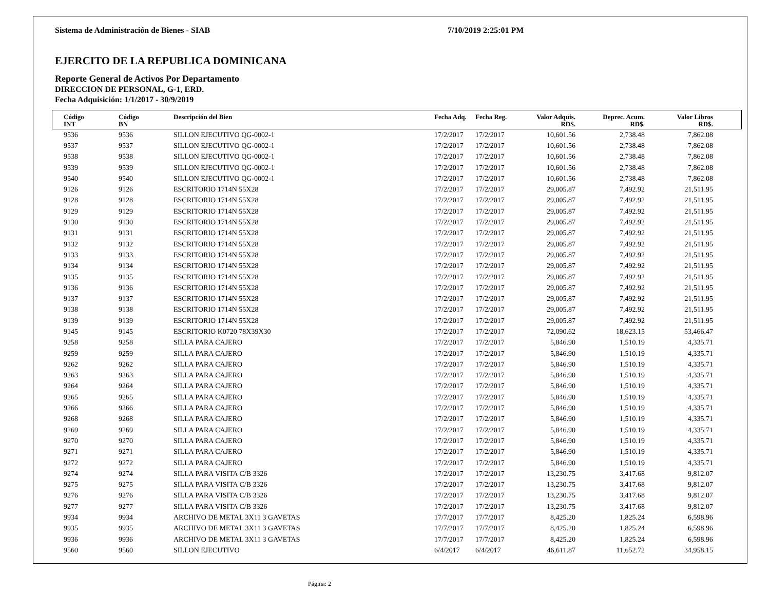Sistema de Administración de Bienes - SIAB 7/10/2019 2:25:01 PM
EJERCITO DE LA REPUBLICA DOMINICANA
Reporte General de Activos Por Departamento
DIRECCION DE PERSONAL, G-1, ERD.
Fecha Adquisición: 1/1/2017 - 30/9/2019
| | Código INT | Código BN | Descripción del Bien | Fecha Adq. | Fecha Reg. | Valor Adquis. RD$. | Deprec. Acum. RD$. | Valor Libros RD$. | |
| --- | --- | --- | --- | --- | --- | --- | --- | --- | --- |
| | 9536 | 9536 | SILLON EJECUTIVO QG-0002-1 | 17/2/2017 | 17/2/2017 | 10,601.56 | 2,738.48 | 7,862.08 | |
| | 9537 | 9537 | SILLON EJECUTIVO QG-0002-1 | 17/2/2017 | 17/2/2017 | 10,601.56 | 2,738.48 | 7,862.08 | |
| | 9538 | 9538 | SILLON EJECUTIVO QG-0002-1 | 17/2/2017 | 17/2/2017 | 10,601.56 | 2,738.48 | 7,862.08 | |
| | 9539 | 9539 | SILLON EJECUTIVO QG-0002-1 | 17/2/2017 | 17/2/2017 | 10,601.56 | 2,738.48 | 7,862.08 | |
| | 9540 | 9540 | SILLON EJECUTIVO QG-0002-1 | 17/2/2017 | 17/2/2017 | 10,601.56 | 2,738.48 | 7,862.08 | |
| | 9126 | 9126 | ESCRITORIO 1714N 55X28 | 17/2/2017 | 17/2/2017 | 29,005.87 | 7,492.92 | 21,511.95 | |
| | 9128 | 9128 | ESCRITORIO 1714N 55X28 | 17/2/2017 | 17/2/2017 | 29,005.87 | 7,492.92 | 21,511.95 | |
| | 9129 | 9129 | ESCRITORIO 1714N 55X28 | 17/2/2017 | 17/2/2017 | 29,005.87 | 7,492.92 | 21,511.95 | |
| | 9130 | 9130 | ESCRITORIO 1714N 55X28 | 17/2/2017 | 17/2/2017 | 29,005.87 | 7,492.92 | 21,511.95 | |
| | 9131 | 9131 | ESCRITORIO 1714N 55X28 | 17/2/2017 | 17/2/2017 | 29,005.87 | 7,492.92 | 21,511.95 | |
| | 9132 | 9132 | ESCRITORIO 1714N 55X28 | 17/2/2017 | 17/2/2017 | 29,005.87 | 7,492.92 | 21,511.95 | |
| | 9133 | 9133 | ESCRITORIO 1714N 55X28 | 17/2/2017 | 17/2/2017 | 29,005.87 | 7,492.92 | 21,511.95 | |
| | 9134 | 9134 | ESCRITORIO 1714N 55X28 | 17/2/2017 | 17/2/2017 | 29,005.87 | 7,492.92 | 21,511.95 | |
| | 9135 | 9135 | ESCRITORIO 1714N 55X28 | 17/2/2017 | 17/2/2017 | 29,005.87 | 7,492.92 | 21,511.95 | |
| | 9136 | 9136 | ESCRITORIO 1714N 55X28 | 17/2/2017 | 17/2/2017 | 29,005.87 | 7,492.92 | 21,511.95 | |
| | 9137 | 9137 | ESCRITORIO 1714N 55X28 | 17/2/2017 | 17/2/2017 | 29,005.87 | 7,492.92 | 21,511.95 | |
| | 9138 | 9138 | ESCRITORIO 1714N 55X28 | 17/2/2017 | 17/2/2017 | 29,005.87 | 7,492.92 | 21,511.95 | |
| | 9139 | 9139 | ESCRITORIO 1714N 55X28 | 17/2/2017 | 17/2/2017 | 29,005.87 | 7,492.92 | 21,511.95 | |
| | 9145 | 9145 | ESCRITORIO K0720 78X39X30 | 17/2/2017 | 17/2/2017 | 72,090.62 | 18,623.15 | 53,466.47 | |
| | 9258 | 9258 | SILLA PARA CAJERO | 17/2/2017 | 17/2/2017 | 5,846.90 | 1,510.19 | 4,335.71 | |
| | 9259 | 9259 | SILLA PARA CAJERO | 17/2/2017 | 17/2/2017 | 5,846.90 | 1,510.19 | 4,335.71 | |
| | 9262 | 9262 | SILLA PARA CAJERO | 17/2/2017 | 17/2/2017 | 5,846.90 | 1,510.19 | 4,335.71 | |
| | 9263 | 9263 | SILLA PARA CAJERO | 17/2/2017 | 17/2/2017 | 5,846.90 | 1,510.19 | 4,335.71 | |
| | 9264 | 9264 | SILLA PARA CAJERO | 17/2/2017 | 17/2/2017 | 5,846.90 | 1,510.19 | 4,335.71 | |
| | 9265 | 9265 | SILLA PARA CAJERO | 17/2/2017 | 17/2/2017 | 5,846.90 | 1,510.19 | 4,335.71 | |
| | 9266 | 9266 | SILLA PARA CAJERO | 17/2/2017 | 17/2/2017 | 5,846.90 | 1,510.19 | 4,335.71 | |
| | 9268 | 9268 | SILLA PARA CAJERO | 17/2/2017 | 17/2/2017 | 5,846.90 | 1,510.19 | 4,335.71 | |
| | 9269 | 9269 | SILLA PARA CAJERO | 17/2/2017 | 17/2/2017 | 5,846.90 | 1,510.19 | 4,335.71 | |
| | 9270 | 9270 | SILLA PARA CAJERO | 17/2/2017 | 17/2/2017 | 5,846.90 | 1,510.19 | 4,335.71 | |
| | 9271 | 9271 | SILLA PARA CAJERO | 17/2/2017 | 17/2/2017 | 5,846.90 | 1,510.19 | 4,335.71 | |
| | 9272 | 9272 | SILLA PARA CAJERO | 17/2/2017 | 17/2/2017 | 5,846.90 | 1,510.19 | 4,335.71 | |
| | 9274 | 9274 | SILLA PARA VISITA C/B 3326 | 17/2/2017 | 17/2/2017 | 13,230.75 | 3,417.68 | 9,812.07 | |
| | 9275 | 9275 | SILLA PARA VISITA C/B 3326 | 17/2/2017 | 17/2/2017 | 13,230.75 | 3,417.68 | 9,812.07 | |
| | 9276 | 9276 | SILLA PARA VISITA C/B 3326 | 17/2/2017 | 17/2/2017 | 13,230.75 | 3,417.68 | 9,812.07 | |
| | 9277 | 9277 | SILLA PARA VISITA C/B 3326 | 17/2/2017 | 17/2/2017 | 13,230.75 | 3,417.68 | 9,812.07 | |
| | 9934 | 9934 | ARCHIVO DE METAL 3X11 3 GAVETAS | 17/7/2017 | 17/7/2017 | 8,425.20 | 1,825.24 | 6,598.96 | |
| | 9935 | 9935 | ARCHIVO DE METAL 3X11 3 GAVETAS | 17/7/2017 | 17/7/2017 | 8,425.20 | 1,825.24 | 6,598.96 | |
| | 9936 | 9936 | ARCHIVO DE METAL 3X11 3 GAVETAS | 17/7/2017 | 17/7/2017 | 8,425.20 | 1,825.24 | 6,598.96 | |
| | 9560 | 9560 | SILLON EJECUTIVO | 6/4/2017 | 6/4/2017 | 46,611.87 | 11,652.72 | 34,958.15 | |
Página: 2